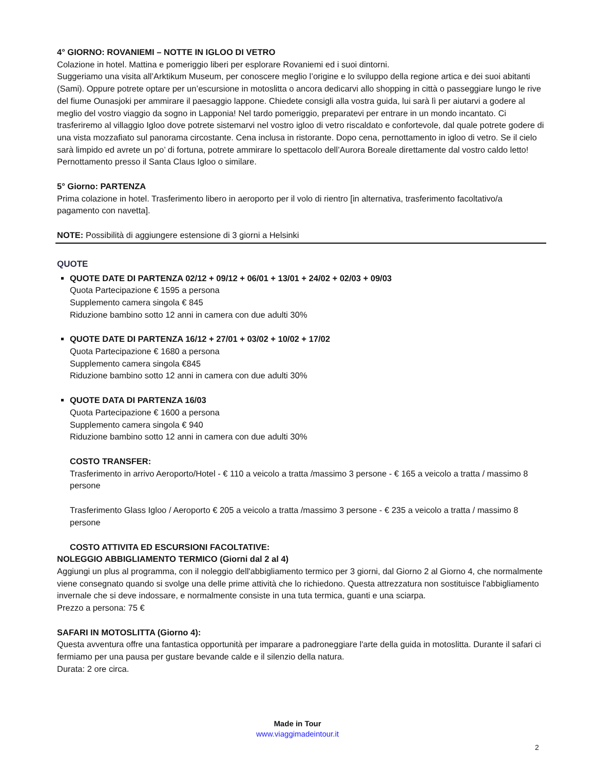4° GIORNO: ROVANIEMI – NOTTE IN IGLOO DI VETRO
Colazione in hotel. Mattina e pomeriggio liberi per esplorare Rovaniemi ed i suoi dintorni.
Suggeriamo una visita all’Arktikum Museum, per conoscere meglio l’origine e lo sviluppo della regione artica e dei suoi abitanti (Sami). Oppure potrete optare per un’escursione in motoslitta o ancora dedicarvi allo shopping in città o passeggiare lungo le rive del fiume Ounasjoki per ammirare il paesaggio lappone. Chiedete consigli alla vostra guida, lui sarà lì per aiutarvi a godere al meglio del vostro viaggio da sogno in Lapponia! Nel tardo pomeriggio, preparatevi per entrare in un mondo incantato. Ci trasferiremo al villaggio Igloo dove potrete sistemarvi nel vostro igloo di vetro riscaldato e confortevole, dal quale potrete godere di una vista mozzafiato sul panorama circostante. Cena inclusa in ristorante. Dopo cena, pernottamento in igloo di vetro. Se il cielo sarà limpido ed avrete un po’ di fortuna, potrete ammirare lo spettacolo dell’Aurora Boreale direttamente dal vostro caldo letto! Pernottamento presso il Santa Claus Igloo o similare.
5° Giorno: PARTENZA
Prima colazione in hotel. Trasferimento libero in aeroporto per il volo di rientro [in alternativa, trasferimento facoltativo/a pagamento con navetta].
NOTE: Possibilità di aggiungere estensione di 3 giorni a Helsinki
QUOTE
QUOTE DATE DI PARTENZA 02/12 + 09/12 + 06/01 + 13/01 + 24/02 + 02/03 + 09/03
Quota Partecipazione € 1595 a persona
Supplemento camera singola € 845
Riduzione bambino sotto 12 anni in camera con due adulti 30%
QUOTE DATE DI PARTENZA 16/12 + 27/01 + 03/02 + 10/02 + 17/02
Quota Partecipazione € 1680 a persona
Supplemento camera singola €845
Riduzione bambino sotto 12 anni in camera con due adulti 30%
QUOTE DATA DI PARTENZA 16/03
Quota Partecipazione € 1600 a persona
Supplemento camera singola € 940
Riduzione bambino sotto 12 anni in camera con due adulti 30%
COSTO TRANSFER:
Trasferimento in arrivo Aeroporto/Hotel - € 110 a veicolo a tratta /massimo 3 persone - € 165 a veicolo a tratta / massimo 8 persone
Trasferimento Glass Igloo / Aeroporto € 205 a veicolo a tratta /massimo 3 persone - € 235 a veicolo a tratta / massimo 8 persone
COSTO ATTIVITA ED ESCURSIONI FACOLTATIVE:
NOLEGGIO ABBIGLIAMENTO TERMICO (Giorni dal 2 al 4)
Aggiungi un plus al programma, con il noleggio dell'abbigliamento termico per 3 giorni, dal Giorno 2 al Giorno 4, che normalmente viene consegnato quando si svolge una delle prime attività che lo richiedono. Questa attrezzatura non sostituisce l'abbigliamento invernale che si deve indossare, e normalmente consiste in una tuta termica, guanti e una sciarpa.
Prezzo a persona: 75 €
SAFARI IN MOTOSLITTA (Giorno 4):
Questa avventura offre una fantastica opportunità per imparare a padroneggiare l'arte della guida in motoslitta. Durante il safari ci fermiamo per una pausa per gustare bevande calde e il silenzio della natura.
Durata: 2 ore circa.
Made in Tour
www.viaggimadeintour.it
2